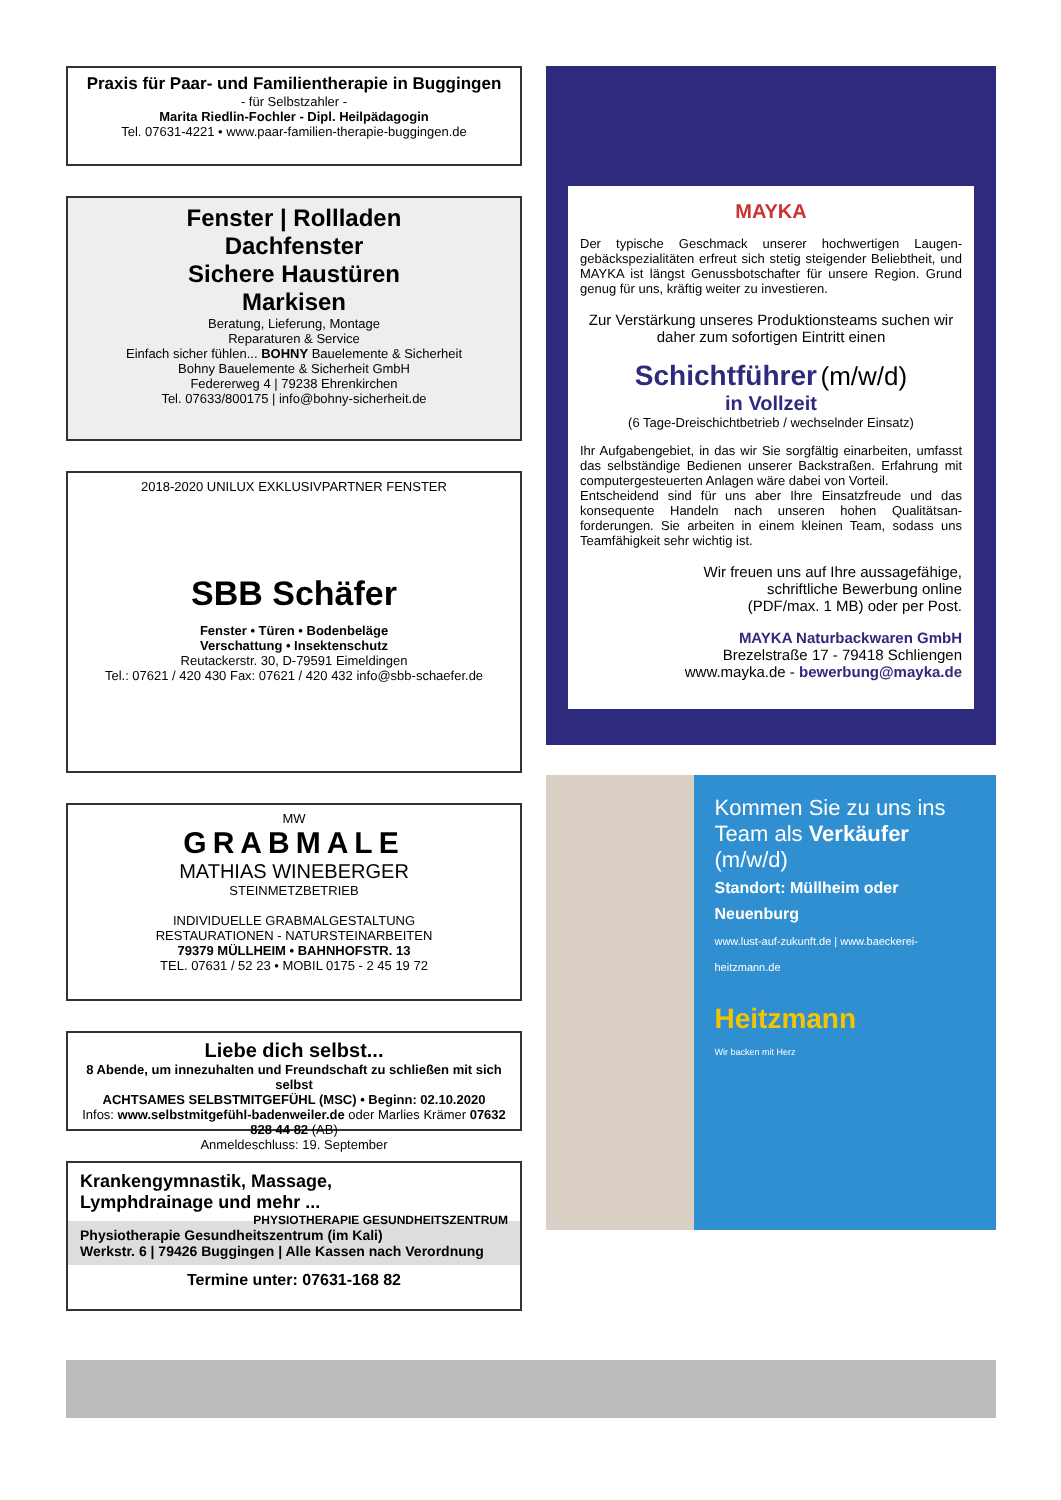Praxis für Paar- und Familientherapie in Buggingen
- für Selbstzahler -
Marita Riedlin-Fochler - Dipl. Heilpädagogin
Tel. 07631-4221 • www.paar-familien-therapie-buggingen.de
Fenster | Rollladen
Dachfenster
Sichere Haustüren
Markisen
Beratung, Lieferung, Montage
Reparaturen & Service
Einfach sicher fühlen... BOHNY Bauelemente & Sicherheit
Bohny Bauelemente & Sicherheit GmbH
Federerweg 4 | 79238 Ehrenkirchen
Tel. 07633/800175 | info@bohny-sicherheit.de
2018-2020 UNILUX EXKLUSIVPARTNER FENSTER
SBB Schäfer
Fenster • Türen • Bodenbeläge
Verschattung • Insektenschutz
Reutackerstr. 30, D-79591 Eimeldingen
Tel.: 07621 / 420 430 Fax: 07621 / 420 432 info@sbb-schaefer.de
MW
GRABMALE
MATHIAS WINEBERGER
STEINMETZBETRIEB
INDIVIDUELLE GRABMALGESTALTUNG
RESTAURATIONEN - NATURSTEINARBEITEN
79379 MÜLLHEIM • BAHNHOFSTR. 13
TEL. 07631 / 52 23 • MOBIL 0175 - 2 45 19 72
Liebe dich selbst...
8 Abende, um innezuhalten und Freundschaft zu schließen mit sich selbst
ACHTSAMES SELBSTMITGEFÜHL (MSC) • Beginn: 02.10.2020
Infos: www.selbstmitgefühl-badenweiler.de oder Marlies Krämer 07632 828 44 82 (AB)
Anmeldeschluss: 19. September
Krankengymnastik, Massage,
Lymphdrainage und mehr ... PHYSIOTHERAPIE GESUNDHEITSZENTRUM
Physiotherapie Gesundheitszentrum (im Kali)
Werkstr. 6 | 79426 Buggingen | Alle Kassen nach Verordnung
Termine unter: 07631-168 82
MAYKA
Der typische Geschmack unserer hochwertigen Laugen­gebäckspezialitäten erfreut sich stetig steigender Beliebtheit, und MAYKA ist längst Genussbotschafter für unsere Region. Grund genug für uns, kräftig weiter zu investieren.
Zur Verstärkung unseres Produktionsteams suchen wir daher zum sofortigen Eintritt einen
Schichtführer (m/w/d)
in Vollzeit
(6 Tage-Dreischichtbetrieb / wechselnder Einsatz)
Ihr Aufgabengebiet, in das wir Sie sorgfältig einarbeiten, umfasst das selbständige Bedienen unserer Backstraßen. Erfahrung mit computergesteuerten Anlagen wäre dabei von Vorteil.
Entscheidend sind für uns aber Ihre Einsatzfreude und das konsequente Handeln nach unseren hohen Qualitätsan­forderungen. Sie arbeiten in einem kleinen Team, sodass uns Teamfähigkeit sehr wichtig ist.
Wir freuen uns auf Ihre aussagefähige,
schriftliche Bewerbung online
(PDF/max. 1 MB) oder per Post.
MAYKA Naturbackwaren GmbH
Brezelstraße 17 - 79418 Schliengen
www.mayka.de - bewerbung@mayka.de
Kommen Sie zu uns ins Team als Verkäufer (m/w/d)
Standort: Müllheim oder Neuenburg
www.lust-auf-zukunft.de | www.baeckerei-heitzmann.de
Heitzmann
Wir backen mit Herz